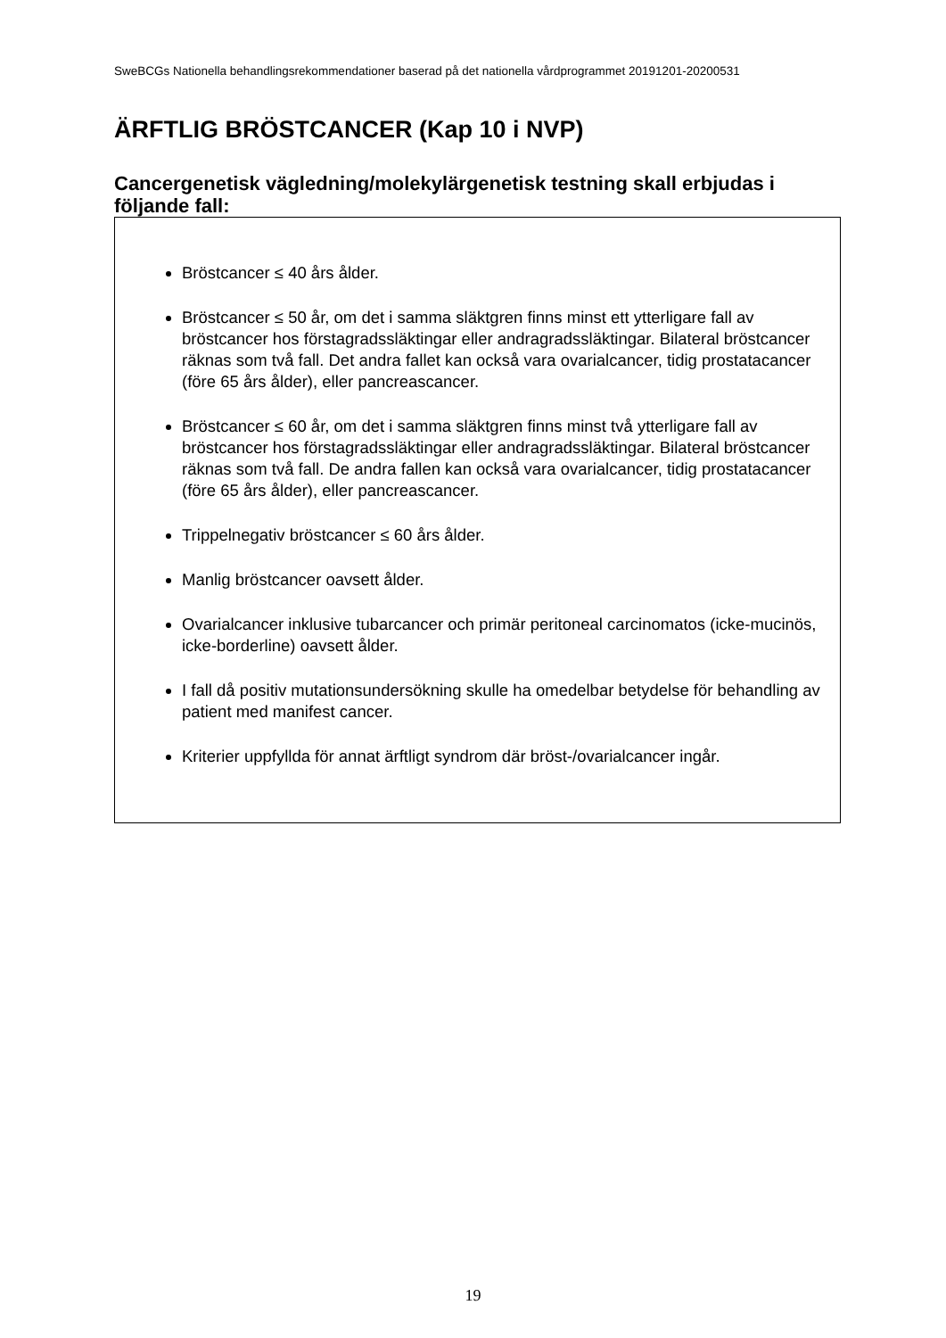SweBCGs Nationella behandlingsrekommendationer baserad på det nationella vårdprogrammet 20191201-20200531
ÄRFTLIG BRÖSTCANCER (Kap 10 i NVP)
Cancergenetisk vägledning/molekylärgenetisk testning skall erbjudas i följande fall:
Bröstcancer ≤ 40 års ålder.
Bröstcancer ≤ 50 år, om det i samma släktgren finns minst ett ytterligare fall av bröstcancer hos förstagradssläktingar eller andragradssläktingar. Bilateral bröstcancer räknas som två fall. Det andra fallet kan också vara ovarialcancer, tidig prostatacancer (före 65 års ålder), eller pancreascancer.
Bröstcancer ≤ 60 år, om det i samma släktgren finns minst två ytterligare fall av bröstcancer hos förstagradssläktingar eller andragradssläktingar. Bilateral bröstcancer räknas som två fall. De andra fallen kan också vara ovarialcancer, tidig prostatacancer (före 65 års ålder), eller pancreascancer.
Trippelnegativ bröstcancer ≤ 60 års ålder.
Manlig bröstcancer oavsett ålder.
Ovarialcancer inklusive tubarcancer och primär peritoneal carcinomatos (icke-mucinös, icke-borderline) oavsett ålder.
I fall då positiv mutationsundersökning skulle ha omedelbar betydelse för behandling av patient med manifest cancer.
Kriterier uppfyllda för annat ärftligt syndrom där bröst-/ovarialcancer ingår.
19